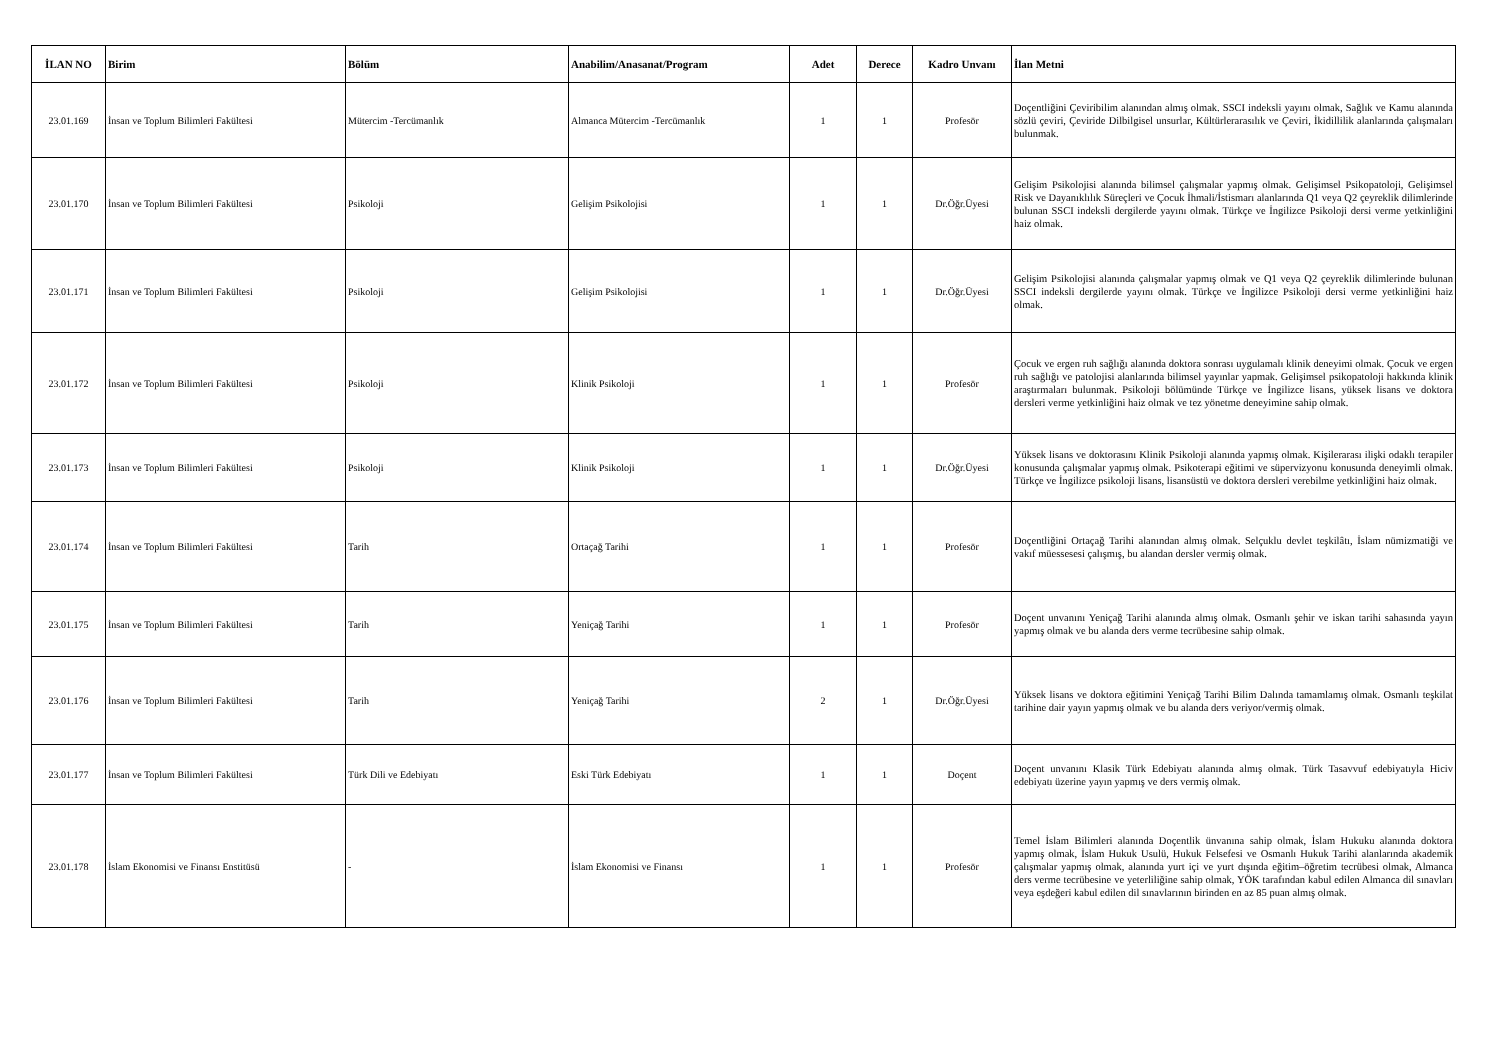| İLAN NO | Birim | Bölüm | Anabilim/Anasanat/Program | Adet | Derece | Kadro Unvanı | İlan Metni |
| --- | --- | --- | --- | --- | --- | --- | --- |
| 23.01.169 | İnsan ve Toplum Bilimleri Fakültesi | Mütercim -Tercümanlık | Almanca Mütercim -Tercümanlık | 1 | 1 | Profesör | Doçentliğini Çeviribilim alanından almış olmak. SSCI indeksli yayını olmak, Sağlık ve Kamu alanında sözlü çeviri, Çeviride Dilbilgisel unsurlar, Kültürlerarasılık ve Çeviri, İkidillilik alanlarında çalışmaları bulunmak. |
| 23.01.170 | İnsan ve Toplum Bilimleri Fakültesi | Psikoloji | Gelişim Psikolojisi | 1 | 1 | Dr.Öğr.Üyesi | Gelişim Psikolojisi alanında bilimsel çalışmalar yapmış olmak. Gelişimsel Psikopatoloji, Gelişimsel Risk ve Dayanıklılık Süreçleri ve Çocuk İhmali/İstismarı alanlarında Q1 veya Q2 çeyreklik dilimlerinde bulunan SSCI indeksli dergilerde yayını olmak. Türkçe ve İngilizce Psikoloji dersi verme yetkinliğini haiz olmak. |
| 23.01.171 | İnsan ve Toplum Bilimleri Fakültesi | Psikoloji | Gelişim Psikolojisi | 1 | 1 | Dr.Öğr.Üyesi | Gelişim Psikolojisi alanında çalışmalar yapmış olmak ve Q1 veya Q2 çeyreklik dilimlerinde bulunan SSCI indeksli dergilerde yayını olmak. Türkçe ve İngilizce Psikoloji dersi verme yetkinliğini haiz olmak. |
| 23.01.172 | İnsan ve Toplum Bilimleri Fakültesi | Psikoloji | Klinik Psikoloji | 1 | 1 | Profesör | Çocuk ve ergen ruh sağlığı alanında doktora sonrası uygulamalı klinik deneyimi olmak. Çocuk ve ergen ruh sağlığı ve patolojisi alanlarında bilimsel yayınlar yapmak. Gelişimsel psikopatoloji hakkında klinik araştırmaları bulunmak. Psikoloji bölümünde Türkçe ve İngilizce lisans, yüksek lisans ve doktora dersleri verme yetkinliğini haiz olmak ve tez yönetme deneyimine sahip olmak. |
| 23.01.173 | İnsan ve Toplum Bilimleri Fakültesi | Psikoloji | Klinik Psikoloji | 1 | 1 | Dr.Öğr.Üyesi | Yüksek lisans ve doktorasını Klinik Psikoloji alanında yapmış olmak. Kişilerarası ilişki odaklı terapiler konusunda çalışmalar yapmış olmak. Psikoterapi eğitimi ve süpervizyonu konusunda deneyimli olmak. Türkçe ve İngilizce psikoloji lisans, lisansüstü ve doktora dersleri verebilme yetkinliğini haiz olmak. |
| 23.01.174 | İnsan ve Toplum Bilimleri Fakültesi | Tarih | Ortaçağ Tarihi | 1 | 1 | Profesör | Doçentliğini Ortaçağ Tarihi alanından almış olmak. Selçuklu devlet teşkilâtı, İslam nümizmatiği ve vakıf müessesesi çalışmış, bu alandan dersler vermiş olmak. |
| 23.01.175 | İnsan ve Toplum Bilimleri Fakültesi | Tarih | Yeniçağ Tarihi | 1 | 1 | Profesör | Doçent unvanını Yeniçağ Tarihi alanında almış olmak. Osmanlı şehir ve iskan tarihi sahasında yayın yapmış olmak ve bu alanda ders verme tecrübesine sahip olmak. |
| 23.01.176 | İnsan ve Toplum Bilimleri Fakültesi | Tarih | Yeniçağ Tarihi | 2 | 1 | Dr.Öğr.Üyesi | Yüksek lisans ve doktora eğitimini Yeniçağ Tarihi Bilim Dalında tamamlamış olmak. Osmanlı teşkilat tarihine dair yayın yapmış olmak ve bu alanda ders veriyor/vermiş olmak. |
| 23.01.177 | İnsan ve Toplum Bilimleri Fakültesi | Türk Dili ve Edebiyatı | Eski Türk Edebiyatı | 1 | 1 | Doçent | Doçent unvanını Klasik Türk Edebiyatı alanında almış olmak. Türk Tasavvuf edebiyatıyla Hiciv edebiyatı üzerine yayın yapmış ve ders vermiş olmak. |
| 23.01.178 | İslam Ekonomisi ve Finansı Enstitüsü | - | İslam Ekonomisi ve Finansı | 1 | 1 | Profesör | Temel İslam Bilimleri alanında Doçentlik ünvanına sahip olmak, İslam Hukuku alanında doktora yapmış olmak, İslam Hukuk Usulü, Hukuk Felsefesi ve Osmanlı Hukuk Tarihi alanlarında akademik çalışmalar yapmış olmak, alanında yurt içi ve yurt dışında eğitim–öğretim tecrübesi olmak, Almanca ders verme tecrübesine ve yeterliliğine sahip olmak, YÖK tarafından kabul edilen Almanca dil sınavları veya eşdeğeri kabul edilen dil sınavlarının birinden en az 85 puan almış olmak. |